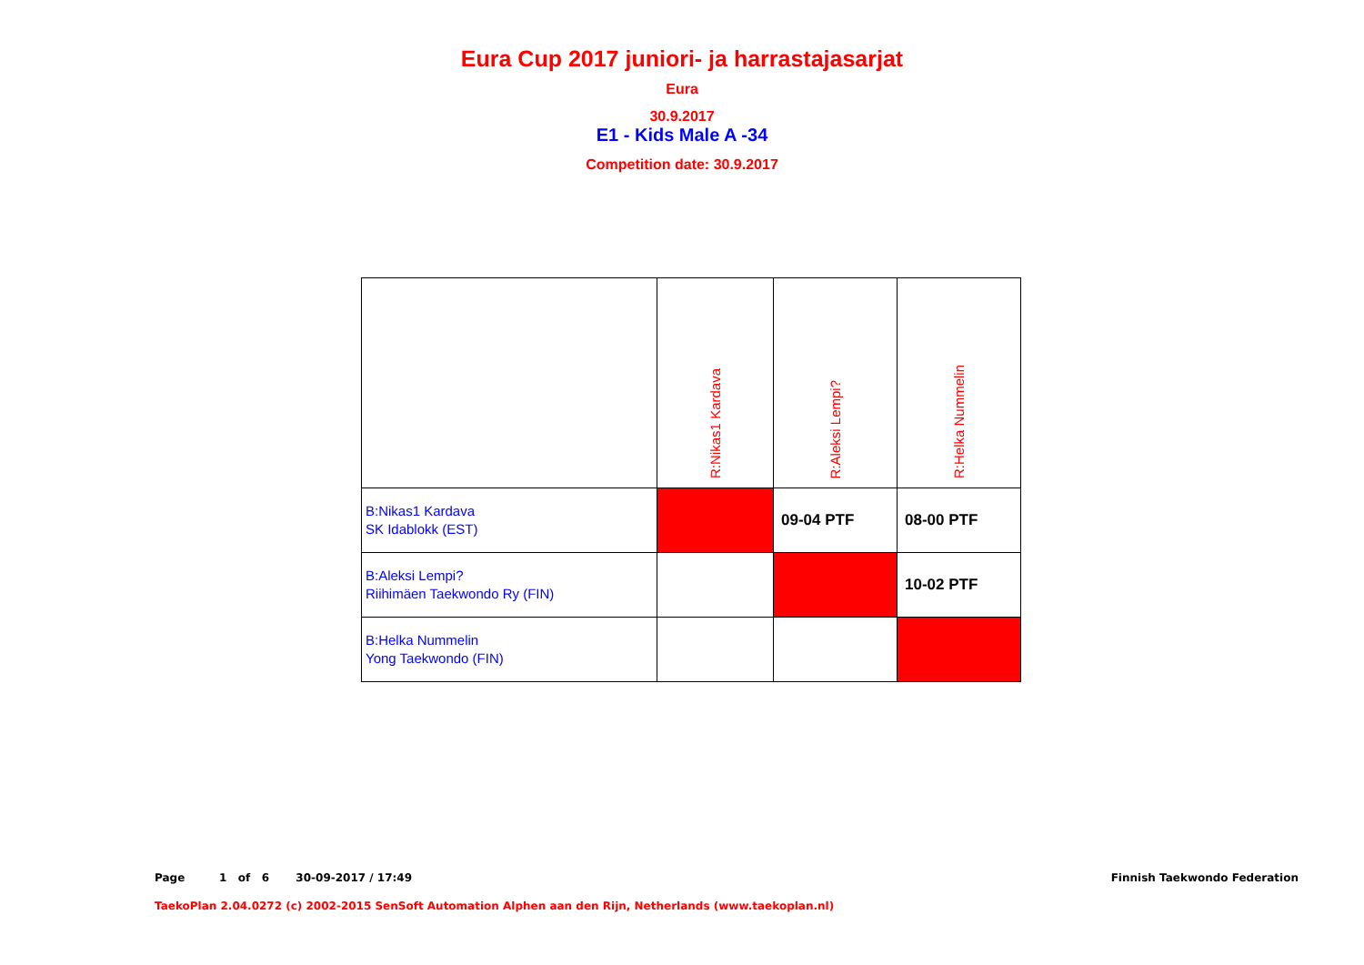Eura Cup 2017 juniori- ja harrastajasarjat
Eura
30.9.2017
E1 - Kids Male A -34
Competition date: 30.9.2017
| | R:Nikas1 Kardava | R:Aleksi Lempi? | R:Helka Nummelin |
| B:Nikas1 Kardava SK Idablokk (EST) | | 09-04 PTF | 08-00 PTF |
| B:Aleksi Lempi? Riihimäen Taekwondo Ry (FIN) | | | 10-02 PTF |
| B:Helka Nummelin Yong Taekwondo (FIN) | | | |
Page 1 of 6 30-09-2017 / 17:49 Finnish Taekwondo Federation
TaekoPlan 2.04.0272 (c) 2002-2015 SenSoft Automation Alphen aan den Rijn, Netherlands (www.taekoplan.nl)